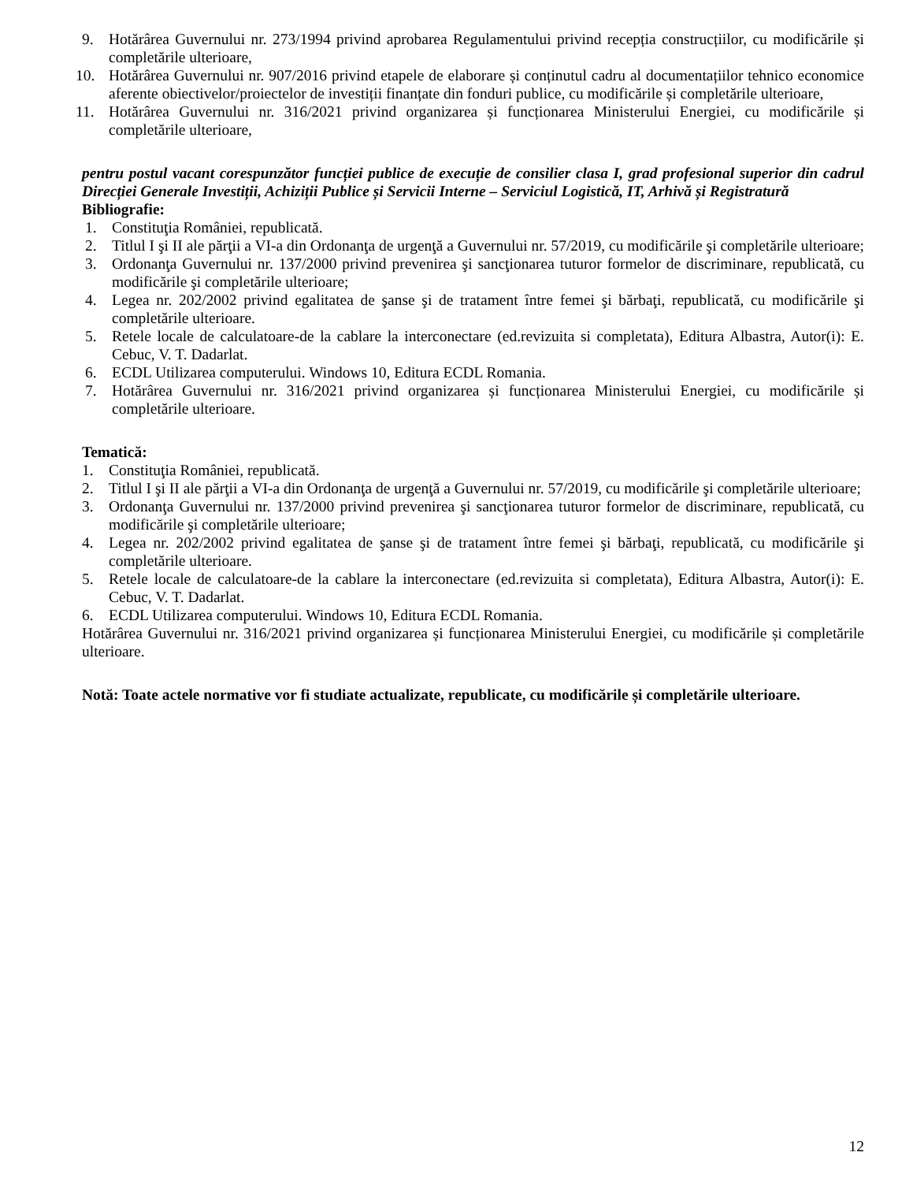9. Hotărârea Guvernului nr. 273/1994 privind aprobarea Regulamentului privind recepția construcțiilor, cu modificările și completările ulterioare,
10. Hotărârea Guvernului nr. 907/2016 privind etapele de elaborare și conținutul cadru al documentațiilor tehnico economice aferente obiectivelor/proiectelor de investiții finanțate din fonduri publice, cu modificările și completările ulterioare,
11. Hotărârea Guvernului nr. 316/2021 privind organizarea și funcționarea Ministerului Energiei, cu modificările și completările ulterioare,
pentru postul vacant corespunzător funcției publice de execuție de consilier clasa I, grad profesional superior din cadrul Direcției Generale Investiții, Achiziții Publice și Servicii Interne – Serviciul Logistică, IT, Arhivă și Registratură
Bibliografie:
1. Constituţia României, republicată.
2. Titlul I şi II ale părţii a VI-a din Ordonanţa de urgenţă a Guvernului nr. 57/2019, cu modificările şi completările ulterioare;
3. Ordonanţa Guvernului nr. 137/2000 privind prevenirea şi sancţionarea tuturor formelor de discriminare, republicată, cu modificările şi completările ulterioare;
4. Legea nr. 202/2002 privind egalitatea de şanse şi de tratament între femei şi bărbaţi, republicată, cu modificările şi completările ulterioare.
5. Retele locale de calculatoare-de la cablare la interconectare (ed.revizuita si completata), Editura Albastra, Autor(i): E. Cebuc, V. T. Dadarlat.
6. ECDL Utilizarea computerului. Windows 10, Editura ECDL Romania.
7. Hotărârea Guvernului nr. 316/2021 privind organizarea și funcționarea Ministerului Energiei, cu modificările și completările ulterioare.
Tematică:
1. Constituţia României, republicată.
2. Titlul I şi II ale părţii a VI-a din Ordonanţa de urgenţă a Guvernului nr. 57/2019, cu modificările şi completările ulterioare;
3. Ordonanţa Guvernului nr. 137/2000 privind prevenirea şi sancţionarea tuturor formelor de discriminare, republicată, cu modificările şi completările ulterioare;
4. Legea nr. 202/2002 privind egalitatea de şanse şi de tratament între femei şi bărbaţi, republicată, cu modificările şi completările ulterioare.
5. Retele locale de calculatoare-de la cablare la interconectare (ed.revizuita si completata), Editura Albastra, Autor(i): E. Cebuc, V. T. Dadarlat.
6. ECDL Utilizarea computerului. Windows 10, Editura ECDL Romania.
Hotărârea Guvernului nr. 316/2021 privind organizarea și funcționarea Ministerului Energiei, cu modificările și completările ulterioare.
Notă: Toate actele normative vor fi studiate actualizate, republicate, cu modificările și completările ulterioare.
12